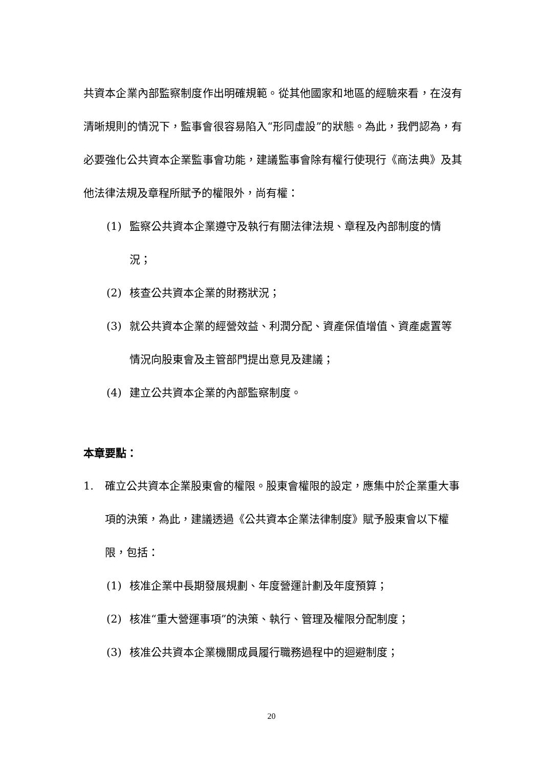共資本企業內部監察制度作出明確規範。從其他國家和地區的經驗來看，在沒有清晰規則的情況下，監事會很容易陷入“形同虛設”的狀態。為此，我們認為，有必要強化公共資本企業監事會功能，建議監事會除有權行使現行《商法典》及其他法律法規及章程所賦予的權限外，尚有權：
(1) 監察公共資本企業遵守及執行有關法律法規、章程及內部制度的情況；
(2) 核查公共資本企業的財務狀況；
(3) 就公共資本企業的經營效益、利潤分配、資產保值增值、資產處置等情況向股東會及主管部門提出意見及建議；
(4) 建立公共資本企業的內部監察制度。
本章要點：
1. 確立公共資本企業股東會的權限。股東會權限的設定，應集中於企業重大事項的決策，為此，建議透過《公共資本企業法律制度》賦予股東會以下權限，包括：
(1) 核准企業中長期發展規劃、年度營運計劃及年度預算；
(2) 核准“重大營運事項”的決策、執行、管理及權限分配制度；
(3) 核准公共資本企業機關成員履行職務過程中的迴避制度；
20